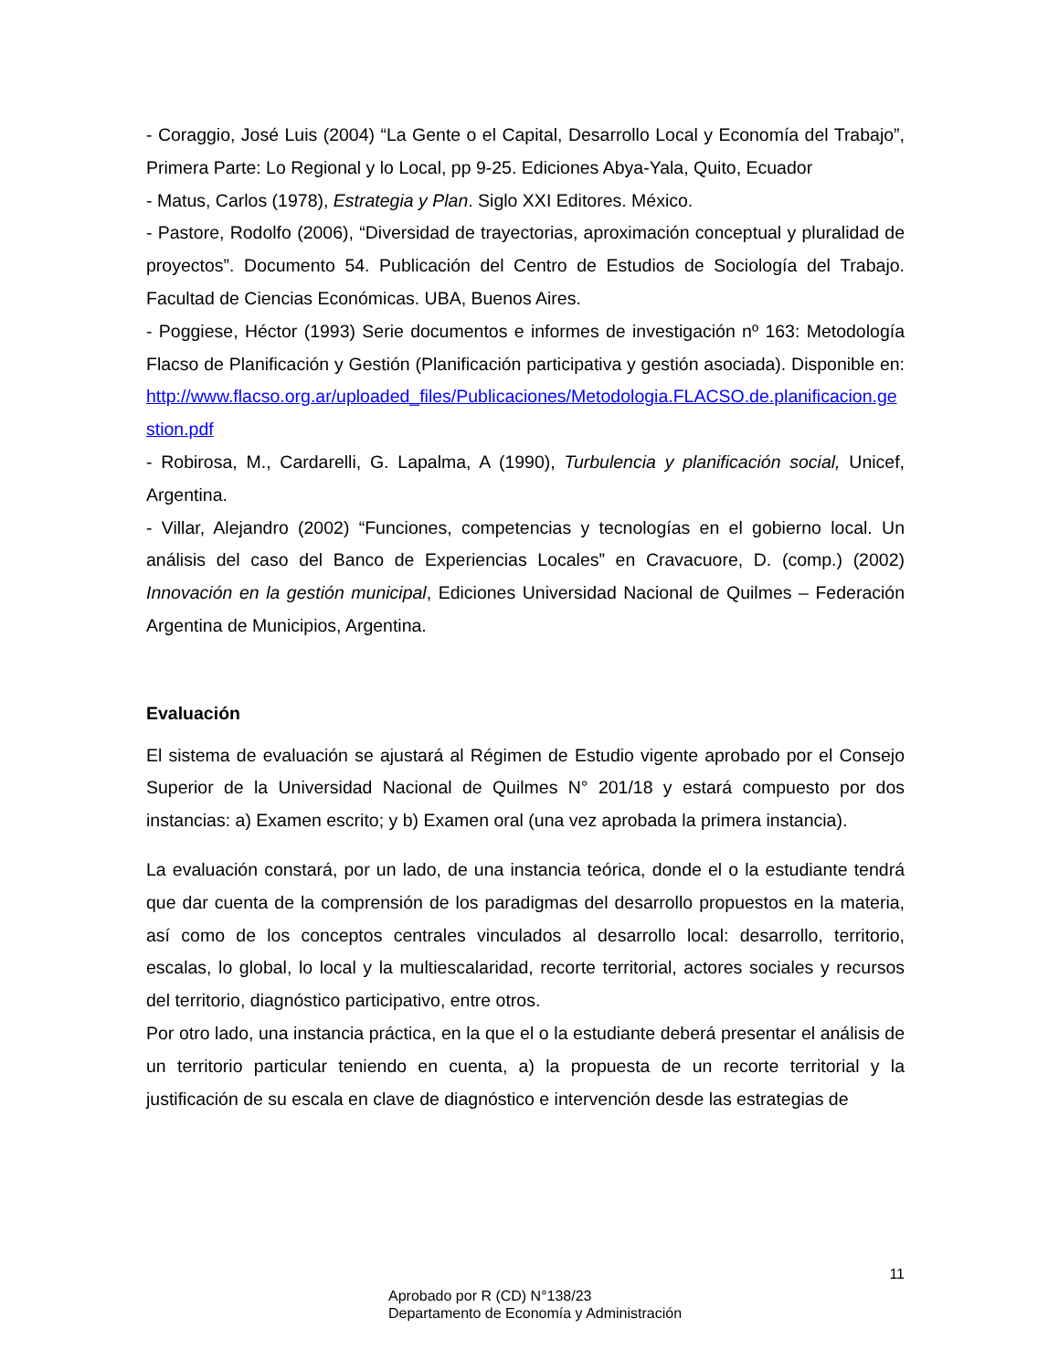- Coraggio, José Luis (2004) “La Gente o el Capital, Desarrollo Local y Economía del Trabajo”, Primera Parte: Lo Regional y lo Local, pp 9-25. Ediciones Abya-Yala, Quito, Ecuador
- Matus, Carlos (1978), Estrategia y Plan. Siglo XXI Editores. México.
- Pastore, Rodolfo (2006), “Diversidad de trayectorias, aproximación conceptual y pluralidad de proyectos”. Documento 54. Publicación del Centro de Estudios de Sociología del Trabajo. Facultad de Ciencias Económicas. UBA, Buenos Aires.
- Poggiese, Héctor (1993) Serie documentos e informes de investigación nº 163: Metodología Flacso de Planificación y Gestión (Planificación participativa y gestión asociada). Disponible en: http://www.flacso.org.ar/uploaded_files/Publicaciones/Metodologia.FLACSO.de.planificacion.gestion.pdf
- Robirosa, M., Cardarelli, G. Lapalma, A (1990), Turbulencia y planificación social, Unicef, Argentina.
- Villar, Alejandro (2002) “Funciones, competencias y tecnologías en el gobierno local. Un análisis del caso del Banco de Experiencias Locales” en Cravacuore, D. (comp.) (2002) Innovación en la gestión municipal, Ediciones Universidad Nacional de Quilmes – Federación Argentina de Municipios, Argentina.
Evaluación
El sistema de evaluación se ajustará al Régimen de Estudio vigente aprobado por el Consejo Superior de la Universidad Nacional de Quilmes N° 201/18 y estará compuesto por dos instancias: a) Examen escrito; y b) Examen oral (una vez aprobada la primera instancia).
La evaluación constará, por un lado, de una instancia teórica, donde el o la estudiante tendrá que dar cuenta de la comprensión de los paradigmas del desarrollo propuestos en la materia, así como de los conceptos centrales vinculados al desarrollo local: desarrollo, territorio, escalas, lo global, lo local y la multiescalaridad, recorte territorial, actores sociales y recursos del territorio, diagnóstico participativo, entre otros.
Por otro lado, una instancia práctica, en la que el o la estudiante deberá presentar el análisis de un territorio particular teniendo en cuenta, a) la propuesta de un recorte territorial y la justificación de su escala en clave de diagnóstico e intervención desde las estrategias de
11
Aprobado por R (CD) N°138/23
Departamento de Economía y Administración